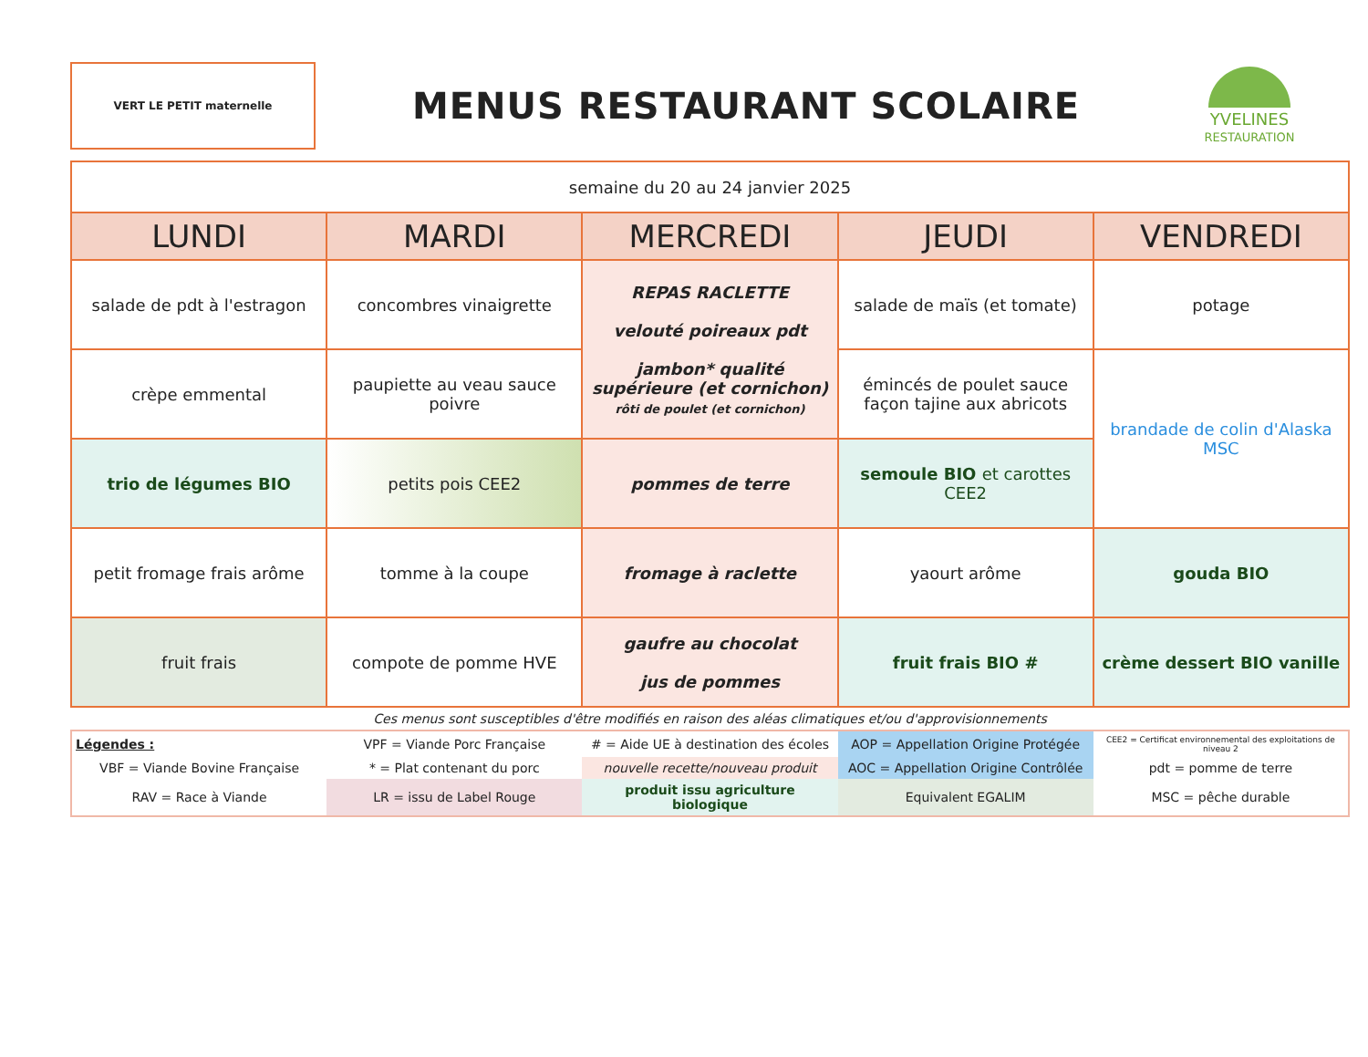VERT LE PETIT maternelle
MENUS RESTAURANT SCOLAIRE
YVELINES
RESTAURATION
| semaine du 20 au 24 janvier 2025 | | | | |
| --- | --- | --- | --- | --- |
| LUNDI | MARDI | MERCREDI | JEUDI | VENDREDI |
| salade de pdt à l'estragon | concombres vinaigrette | REPAS RACLETTE velouté poireaux pdt jambon* qualité supérieure (et cornichon) rôti de poulet (et cornichon) | salade de maïs (et tomate) | potage |
| crèpe emmental | paupiette au veau sauce poivre | | émincés de poulet sauce façon tajine aux abricots | brandade de colin d'Alaska MSC |
| trio de légumes BIO | petits pois CEE2 | pommes de terre | semoule BIO et carottes CEE2 | |
| petit fromage frais arôme | tomme à la coupe | fromage à raclette | yaourt arôme | gouda BIO |
| fruit frais | compote de pomme HVE | gaufre au chocolat jus de pommes | fruit frais BIO # | crème dessert BIO vanille |
Ces menus sont susceptibles d'être modifiés en raison des aléas climatiques et/ou d'approvisionnements
| Légendes : | VPF = Viande Porc Française | # = Aide UE à destination des écoles | AOP = Appellation Origine Protégée | CEE2 = Certificat environnemental des exploitations de niveau 2 |
| VBF = Viande Bovine Française | * = Plat contenant du porc | nouvelle recette/nouveau produit | AOC = Appellation Origine Contrôlée | pdt = pomme de terre |
| RAV = Race à Viande | LR = issu de Label Rouge | produit issu agriculture biologique | Equivalent EGALIM | MSC = pêche durable |